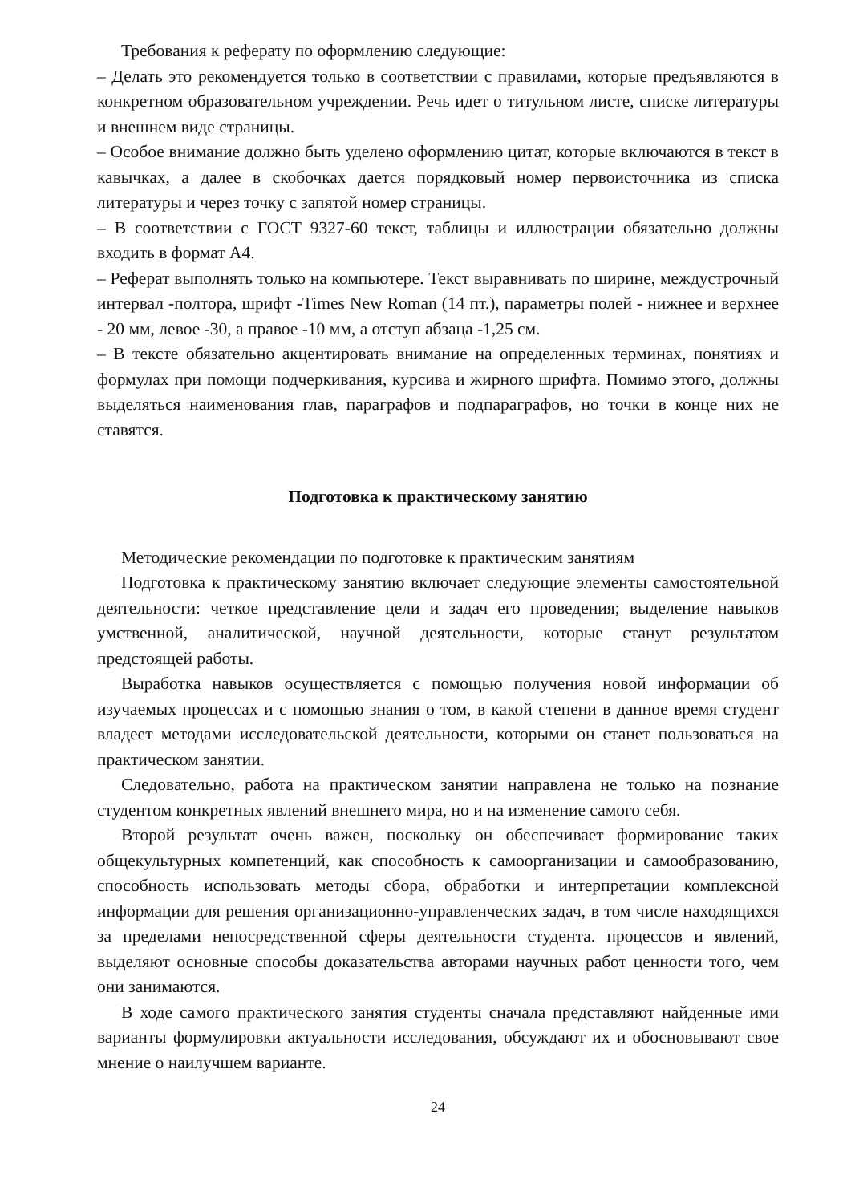Требования к реферату по оформлению следующие:
– Делать это рекомендуется только в соответствии с правилами, которые предъявляются в конкретном образовательном учреждении. Речь идет о титульном листе, списке литературы и внешнем виде страницы.
– Особое внимание должно быть уделено оформлению цитат, которые включаются в текст в кавычках, а далее в скобочках дается порядковый номер первоисточника из списка литературы и через точку с запятой номер страницы.
– В соответствии с ГОСТ 9327-60 текст, таблицы и иллюстрации обязательно должны входить в формат А4.
– Реферат выполнять только на компьютере. Текст выравнивать по ширине, междустрочный интервал -полтора, шрифт -Times New Roman (14 пт.), параметры полей - нижнее и верхнее - 20 мм, левое -30, а правое -10 мм, а отступ абзаца -1,25 см.
– В тексте обязательно акцентировать внимание на определенных терминах, понятиях и формулах при помощи подчеркивания, курсива и жирного шрифта. Помимо этого, должны выделяться наименования глав, параграфов и подпараграфов, но точки в конце них не ставятся.
Подготовка к практическому занятию
Методические рекомендации по подготовке к практическим занятиям
Подготовка к практическому занятию включает следующие элементы самостоятельной деятельности: четкое представление цели и задач его проведения; выделение навыков умственной, аналитической, научной деятельности, которые станут результатом предстоящей работы.
Выработка навыков осуществляется с помощью получения новой информации об изучаемых процессах и с помощью знания о том, в какой степени в данное время студент владеет методами исследовательской деятельности, которыми он станет пользоваться на практическом занятии.
Следовательно, работа на практическом занятии направлена не только на познание студентом конкретных явлений внешнего мира, но и на изменение самого себя.
Второй результат очень важен, поскольку он обеспечивает формирование таких общекультурных компетенций, как способность к самоорганизации и самообразованию, способность использовать методы сбора, обработки и интерпретации комплексной информации для решения организационно-управленческих задач, в том числе находящихся за пределами непосредственной сферы деятельности студента. процессов и явлений, выделяют основные способы доказательства авторами научных работ ценности того, чем они занимаются.
В ходе самого практического занятия студенты сначала представляют найденные ими варианты формулировки актуальности исследования, обсуждают их и обосновывают свое мнение о наилучшем варианте.
24